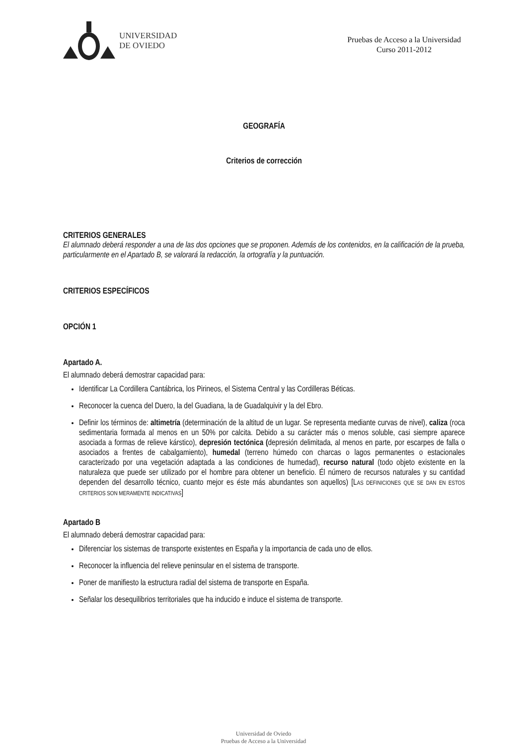UNIVERSIDAD
DE OVIEDO
Pruebas de Acceso a la Universidad
Curso 2011-2012
GEOGRAFÍA
Criterios de corrección
CRITERIOS GENERALES
El alumnado deberá responder a una de las dos opciones que se proponen. Además de los contenidos, en la calificación de la prueba, particularmente en el Apartado B, se valorará la redacción, la ortografía y la puntuación.
CRITERIOS ESPECÍFICOS
OPCIÓN 1
Apartado A.
El alumnado deberá demostrar capacidad para:
Identificar La Cordillera Cantábrica, los Pirineos, el Sistema Central y las Cordilleras Béticas.
Reconocer la cuenca del Duero, la del Guadiana, la de Guadalquivir y la del Ebro.
Definir los términos de: altimetría (determinación de la altitud de un lugar. Se representa mediante curvas de nivel), caliza (roca sedimentaria formada al menos en un 50% por calcita. Debido a su carácter más o menos soluble, casi siempre aparece asociada a formas de relieve kárstico), depresión tectónica (depresión delimitada, al menos en parte, por escarpes de falla o asociados a frentes de cabalgamiento), humedal (terreno húmedo con charcas o lagos permanentes o estacionales caracterizado por una vegetación adaptada a las condiciones de humedad), recurso natural (todo objeto existente en la naturaleza que puede ser utilizado por el hombre para obtener un beneficio. Él número de recursos naturales y su cantidad dependen del desarrollo técnico, cuanto mejor es éste más abundantes son aquellos) [LAS DEFINICIONES QUE SE DAN EN ESTOS CRITERIOS SON MERAMENTE INDICATIVAS]
Apartado B
El alumnado deberá demostrar capacidad para:
Diferenciar los sistemas de transporte existentes en España y la importancia de cada uno de ellos.
Reconocer la influencia del relieve peninsular en el sistema de transporte.
Poner de manifiesto la estructura radial del sistema de transporte en España.
Señalar los desequilibrios territoriales que ha inducido e induce el sistema de transporte.
Universidad de Oviedo
Pruebas de Acceso a la Universidad